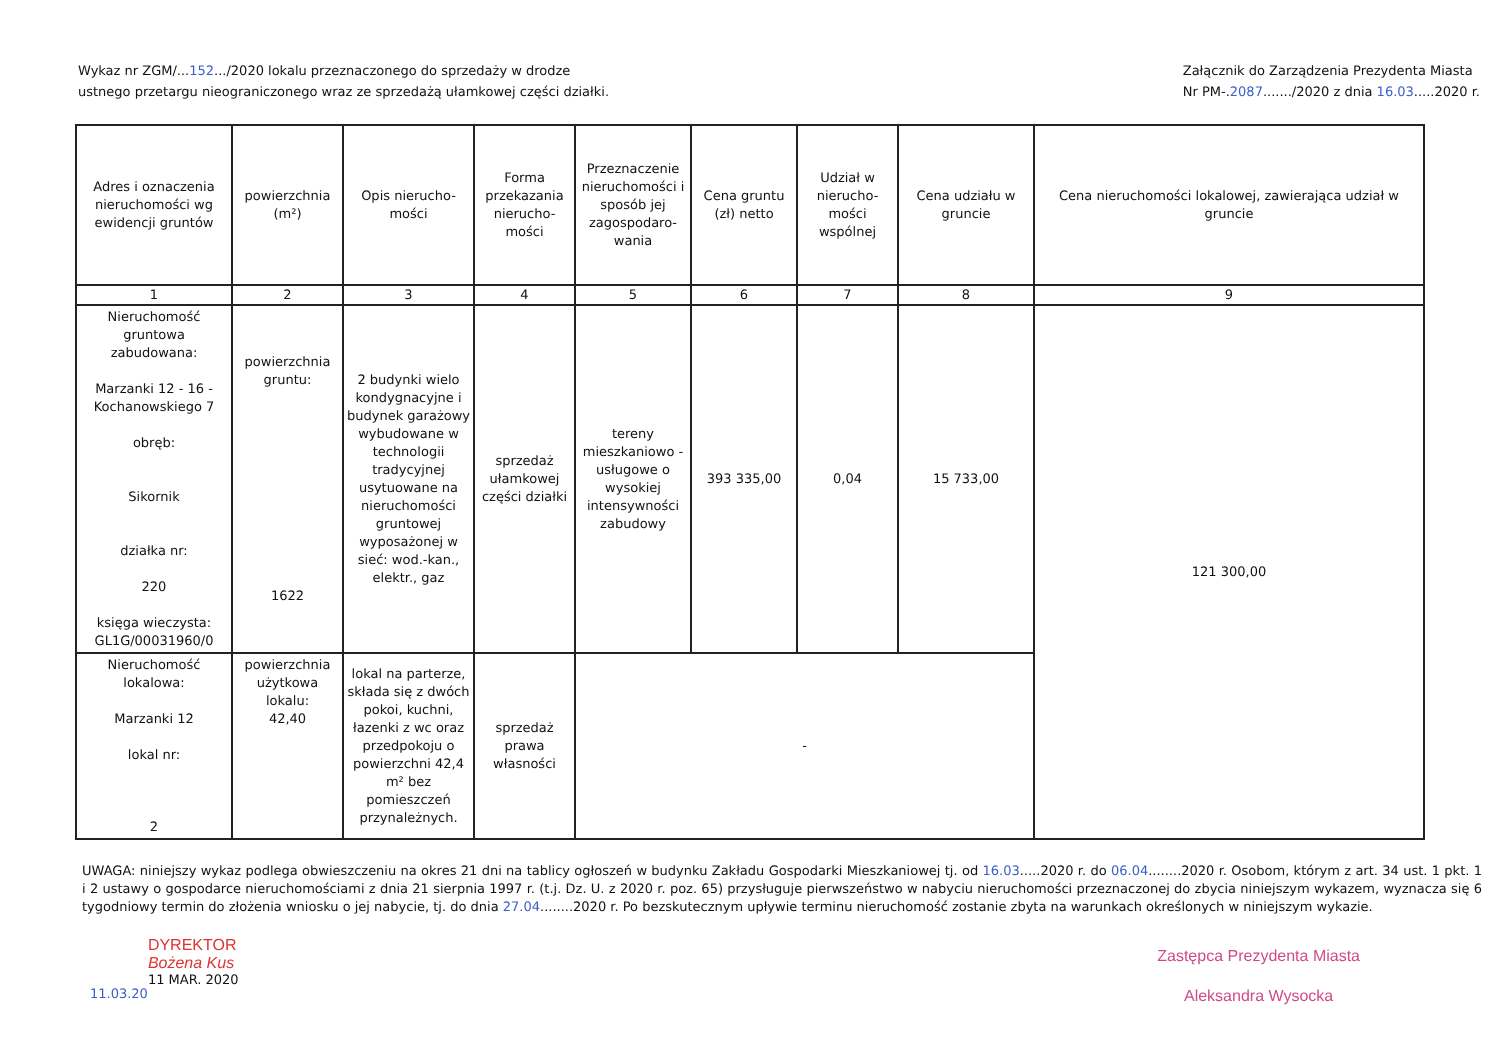Wykaz nr ZGM/...152.../2020 lokalu przeznaczonego do sprzedaży w drodze
ustnego przetargu nieograniczonego wraz ze sprzedażą ułamkowej części działki.
Załącznik do Zarządzenia Prezydenta Miasta
Nr PM-.2087......./2020 z dnia 16.03.....2020 r.
| Adres i oznaczenia nieruchomości wg ewidencji gruntów | powierzchnia (m²) | Opis nierucho-mości | Forma przekazania nierucho-mości | Przeznaczenie nieruchomości i sposób jej zagospodaro-wania | Cena gruntu (zł) netto | Udział w nierucho-mości wspólnej | Cena udziału w gruncie | Cena nieruchomości lokalowej, zawierająca udział w gruncie |
| --- | --- | --- | --- | --- | --- | --- | --- | --- |
| 1 | 2 | 3 | 4 | 5 | 6 | 7 | 8 | 9 |
| Nieruchomość gruntowa zabudowana: Marzanki 12 - 16 - Kochanowskiego 7 obręb: Sikornik działka nr: 220 księga wieczysta: GL1G/00031960/0 | powierzchnia gruntu: 1622 | 2 budynki wielo kondygnacyjne i budynek garażowy wybudowane w technologii tradycyjnej usytuowane na nieruchomości gruntowej wyposażonej w sieć: wod.-kan., elektr., gaz | sprzedaż ułamkowej części działki | tereny mieszkaniowo - usługowe o wysokiej intensywności zabudowy | 393 335,00 | 0,04 | 15 733,00 | 121 300,00 |
| Nieruchomość lokalowa: Marzanki 12 lokal nr: 2 | powierzchnia użytkowa lokalu: 42,40 | lokal na parterze, składa się z dwóch pokoi, kuchni, łazenki z wc oraz przedpokoju o powierzchni 42,4 m² bez pomieszczeń przynależnych. | sprzedaż prawa własności | - | | | | |
UWAGA: niniejszy wykaz podlega obwieszczeniu na okres 21 dni na tablicy ogłoszeń w budynku Zakładu Gospodarki Mieszkaniowej tj. od 16.03.....2020 r. do 06.04........2020 r. Osobom, którym z art. 34 ust. 1 pkt. 1 i 2 ustawy o gospodarce nieruchomościami z dnia 21 sierpnia 1997 r. (t.j. Dz. U. z 2020 r. poz. 65) przysługuje pierwszeństwo w nabyciu nieruchomości przeznaczonej do zbycia niniejszym wykazem, wyznacza się 6 tygodniowy termin do złożenia wniosku o jej nabycie, tj. do dnia 27.04........2020 r. Po bezskutecznym upływie terminu nieruchomość zostanie zbyta na warunkach określonych w niniejszym wykazie.
11.03.20
DYREKTOR
Bożena Kus
11 MAR. 2020
Zastępca Prezydenta Miasta
Aleksandra Wysocka